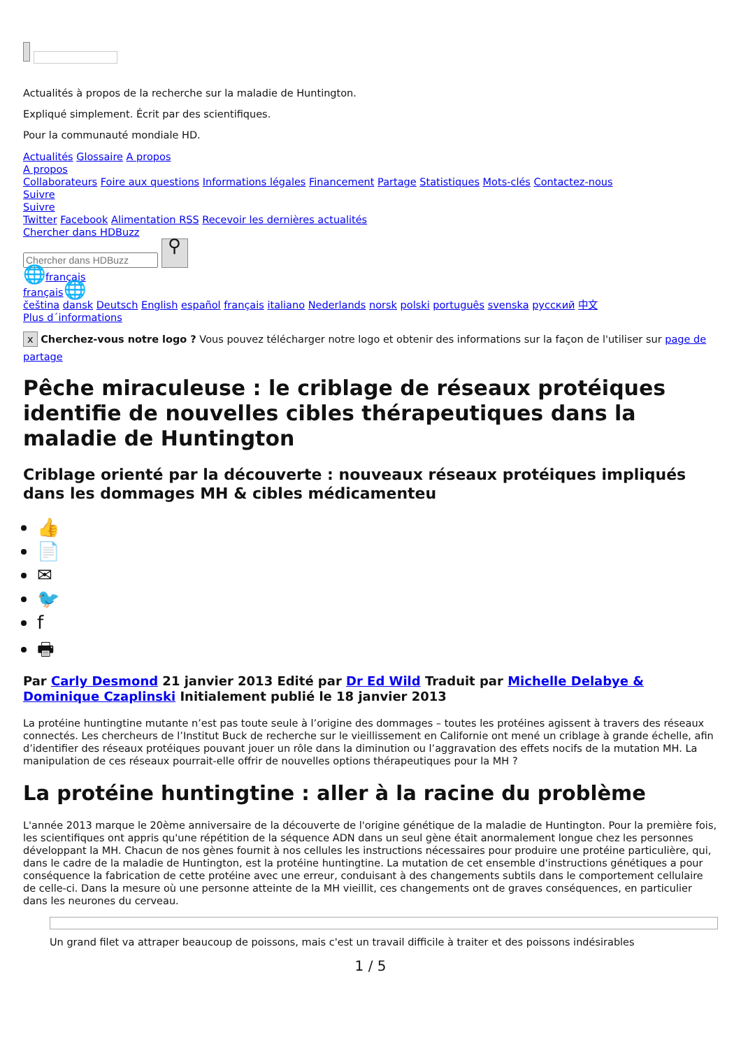Actualités à propos de la recherche sur la maladie de Huntington.
Expliqué simplement. Écrit par des scientifiques.
Pour la communauté mondiale HD.
Actualités Glossaire A propos
A propos
Collaborateurs Foire aux questions Informations légales Financement Partage Statistiques Mots-clés Contactez-nous
Suivre
Suivre
Twitter Facebook Alimentation RSS Recevoir les dernières actualités
Chercher dans HDBuzz
⚲
🌐français
français🌐
čeština dansk Deutsch English español français italiano Nederlands norsk polski português svenska русский 中文
Plus d´informations
x Cherchez-vous notre logo ? Vous pouvez télécharger notre logo et obtenir des informations sur la façon de l'utiliser sur page de partage
Pêche miraculeuse : le criblage de réseaux protéiques identifie de nouvelles cibles thérapeutiques dans la maladie de Huntington
Criblage orienté par la découverte : nouveaux réseaux protéiques impliqués dans les dommages MH & cibles médicamenteu
👍
📄
✉
🐦
f
🖶
Par Carly Desmond 21 janvier 2013 Edité par Dr Ed Wild Traduit par Michelle Delabye & Dominique Czaplinski Initialement publié le 18 janvier 2013
La protéine huntingtine mutante n’est pas toute seule à l’origine des dommages – toutes les protéines agissent à travers des réseaux connectés. Les chercheurs de l’Institut Buck de recherche sur le vieillissement en Californie ont mené un criblage à grande échelle, afin d’identifier des réseaux protéiques pouvant jouer un rôle dans la diminution ou l’aggravation des effets nocifs de la mutation MH. La manipulation de ces réseaux pourrait-elle offrir de nouvelles options thérapeutiques pour la MH ?
La protéine huntingtine : aller à la racine du problème
L'année 2013 marque le 20ème anniversaire de la découverte de l'origine génétique de la maladie de Huntington. Pour la première fois, les scientifiques ont appris qu'une répétition de la séquence ADN dans un seul gène était anormalement longue chez les personnes développant la MH. Chacun de nos gènes fournit à nos cellules les instructions nécessaires pour produire une protéine particulière, qui, dans le cadre de la maladie de Huntington, est la protéine huntingtine. La mutation de cet ensemble d'instructions génétiques a pour conséquence la fabrication de cette protéine avec une erreur, conduisant à des changements subtils dans le comportement cellulaire de celle-ci. Dans la mesure où une personne atteinte de la MH vieillit, ces changements ont de graves conséquences, en particulier dans les neurones du cerveau.
Un grand filet va attraper beaucoup de poissons, mais c'est un travail difficile à traiter et des poissons indésirables
1 / 5